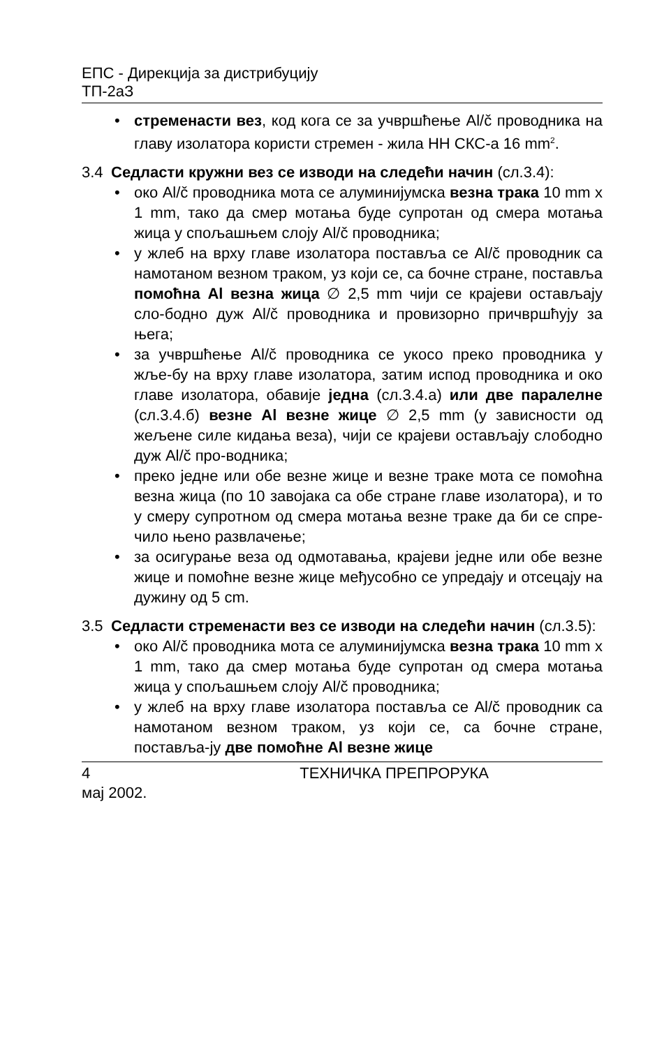ЕПС - Дирекција за дистрибуцију
ТП-2аЗ
• стременасти вез, код кога се за учвршћење Al/č проводника на главу изолатора користи стремен - жила НН СКС-а 16 mm<sup>2</sup>.
3.4 Седласти кружни вез се изводи на следећи начин (сл.3.4):
• око Al/č проводника мота се алуминијумска везна трака 10 mm x 1 mm, тако да смер мотања буде супротан од смера мотања жица у спољашњем слоју Al/č проводника;
• у жлеб на врху главе изолатора поставља се Al/č проводник са намотаном везном траком, уз који се, са бочне стране, поставља помоћна Al везна жица ∅ 2,5 mm чији се крајеви остављају сло-бодно дуж Al/č проводника и провизорно причвршћују за њега;
• за учвршћење Al/č проводника се укосо преко проводника у жље-бу на врху главе изолатора, затим испод проводника и око главе изолатора, обавије једна (сл.3.4.а) или две паралелне (сл.3.4.б) везне Al везне жице ∅ 2,5 mm (у зависности од жељене силе кидања веза), чији се крајеви остављају слободно дуж Al/č про-водника;
• преко једне или обе везне жице и везне траке мота се помоћна везна жица (по 10 завојака са обе стране главе изолатора), и то у смеру супротном од смера мотања везне траке да би се спре-чило њено развлачење;
• за осигурање веза од одмотавања, крајеви једне или обе везне жице и помоћне везне жице међусобно се упредају и отсецају на дужину од 5 cm.
3.5 Седласти стременасти вез се изводи на следећи начин (сл.3.5):
• око Al/č проводника мота се алуминијумска везна трака 10 mm x 1 mm, тако да смер мотања буде супротан од смера мотања жица у спољашњем слоју Al/č проводника;
• у жлеб на врху главе изолатора поставља се Al/č проводник са намотаном везном траком, уз који се, са бочне стране, поставља-ју две помоћне Al везне жице
4 ТЕХНИЧКА ПРЕПРОРУКА
мај 2002.